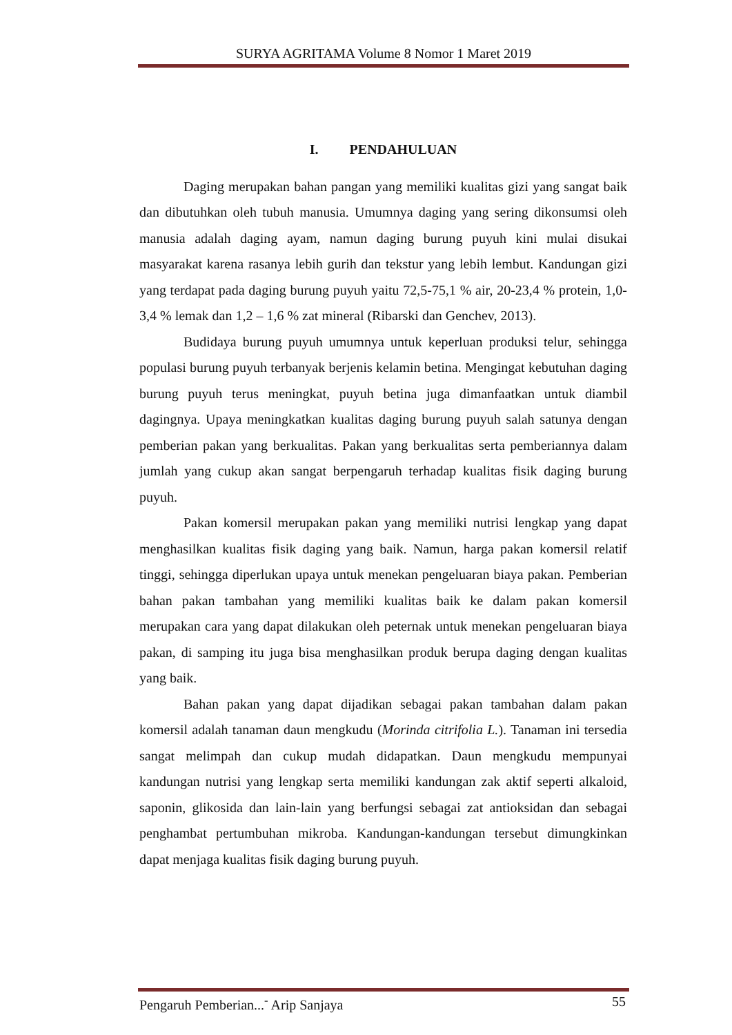SURYA AGRITAMA Volume 8 Nomor 1 Maret 2019
I. PENDAHULUAN
Daging merupakan bahan pangan yang memiliki kualitas gizi yang sangat baik dan dibutuhkan oleh tubuh manusia. Umumnya daging yang sering dikonsumsi oleh manusia adalah daging ayam, namun daging burung puyuh kini mulai disukai masyarakat karena rasanya lebih gurih dan tekstur yang lebih lembut. Kandungan gizi yang terdapat pada daging burung puyuh yaitu 72,5-75,1 % air, 20-23,4 % protein, 1,0-3,4 % lemak dan 1,2 – 1,6 % zat mineral (Ribarski dan Genchev, 2013).
Budidaya burung puyuh umumnya untuk keperluan produksi telur, sehingga populasi burung puyuh terbanyak berjenis kelamin betina. Mengingat kebutuhan daging burung puyuh terus meningkat, puyuh betina juga dimanfaatkan untuk diambil dagingnya. Upaya meningkatkan kualitas daging burung puyuh salah satunya dengan pemberian pakan yang berkualitas. Pakan yang berkualitas serta pemberiannya dalam jumlah yang cukup akan sangat berpengaruh terhadap kualitas fisik daging burung puyuh.
Pakan komersil merupakan pakan yang memiliki nutrisi lengkap yang dapat menghasilkan kualitas fisik daging yang baik. Namun, harga pakan komersil relatif tinggi, sehingga diperlukan upaya untuk menekan pengeluaran biaya pakan. Pemberian bahan pakan tambahan yang memiliki kualitas baik ke dalam pakan komersil merupakan cara yang dapat dilakukan oleh peternak untuk menekan pengeluaran biaya pakan, di samping itu juga bisa menghasilkan produk berupa daging dengan kualitas yang baik.
Bahan pakan yang dapat dijadikan sebagai pakan tambahan dalam pakan komersil adalah tanaman daun mengkudu (Morinda citrifolia L.). Tanaman ini tersedia sangat melimpah dan cukup mudah didapatkan. Daun mengkudu mempunyai kandungan nutrisi yang lengkap serta memiliki kandungan zak aktif seperti alkaloid, saponin, glikosida dan lain-lain yang berfungsi sebagai zat antioksidan dan sebagai penghambat pertumbuhan mikroba. Kandungan-kandungan tersebut dimungkinkan dapat menjaga kualitas fisik daging burung puyuh.
Pengaruh Pemberian...<sup>-</sup> Arip Sanjaya 55